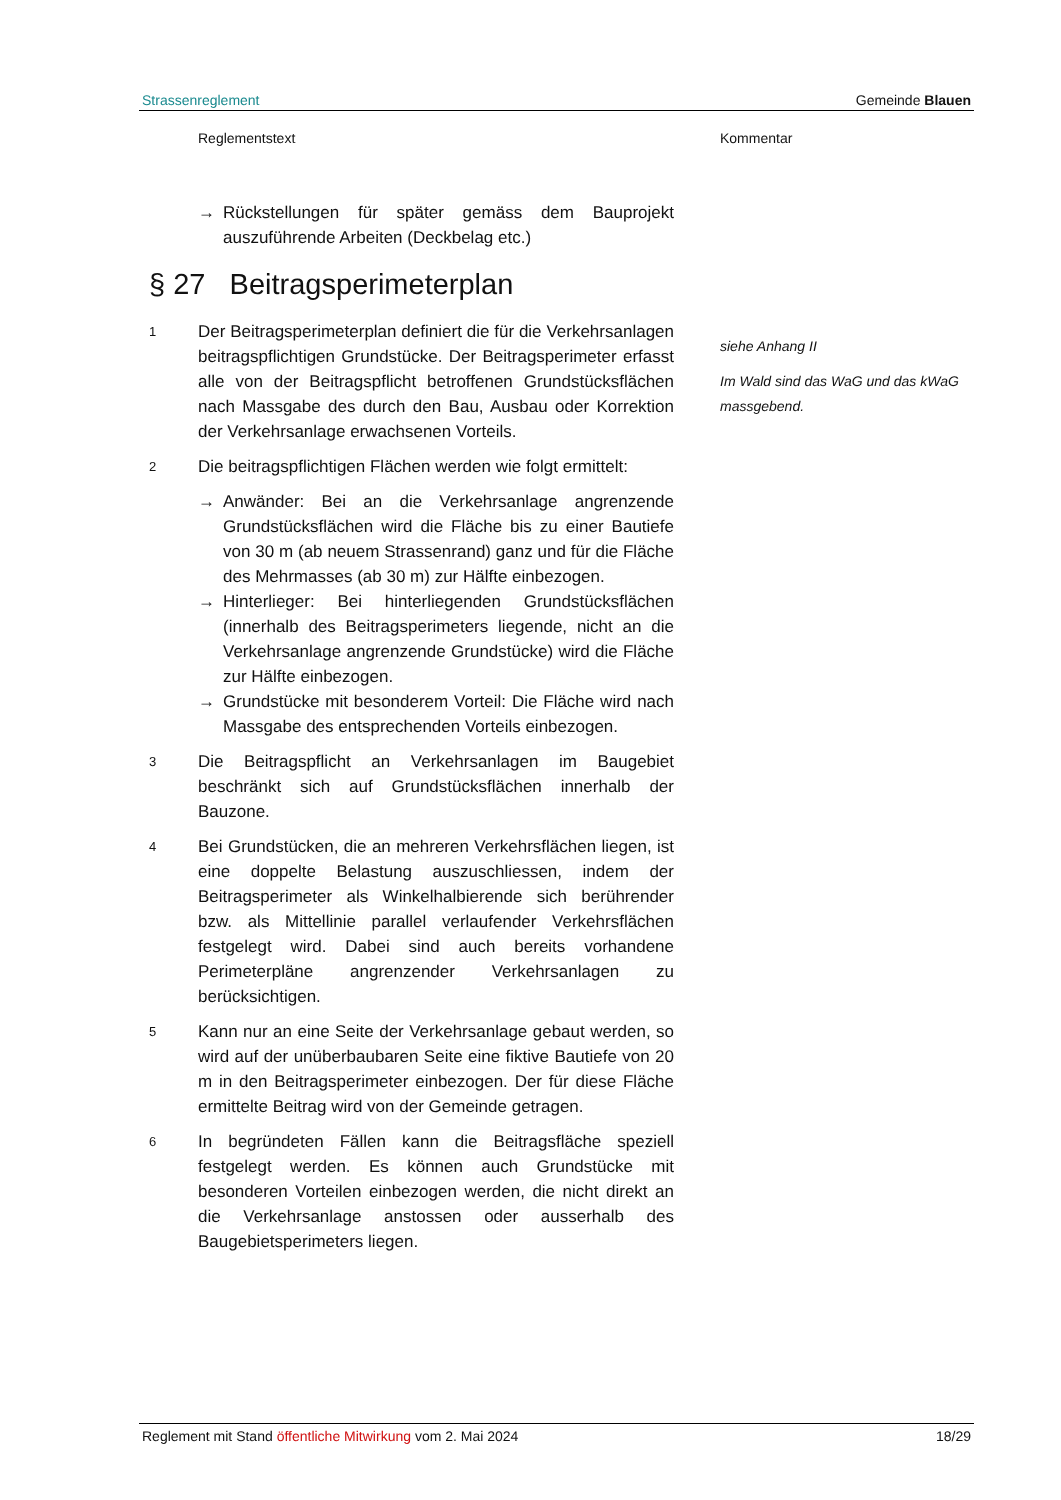Strassenreglement Gemeinde Blauen
Reglementstext Kommentar
→ Rückstellungen für später gemäss dem Bauprojekt auszuführende Arbeiten (Deckbelag etc.)
§ 27 Beitragsperimeterplan
1 Der Beitragsperimeterplan definiert die für die Verkehrsanlagen beitragspflichtigen Grundstücke. Der Beitragsperimeter erfasst alle von der Beitragspflicht betroffenen Grundstücksflächen nach Massgabe des durch den Bau, Ausbau oder Korrektion der Verkehrsanlage erwachsenen Vorteils.
2 Die beitragspflichtigen Flächen werden wie folgt ermittelt:
→ Anwänder: Bei an die Verkehrsanlage angrenzende Grundstücksflächen wird die Fläche bis zu einer Bautiefe von 30 m (ab neuem Strassenrand) ganz und für die Fläche des Mehrmasses (ab 30 m) zur Hälfte einbezogen.
→ Hinterlieger: Bei hinterliegenden Grundstücksflächen (innerhalb des Beitragsperimeters liegende, nicht an die Verkehrsanlage angrenzende Grundstücke) wird die Fläche zur Hälfte einbezogen.
→ Grundstücke mit besonderem Vorteil: Die Fläche wird nach Massgabe des entsprechenden Vorteils einbezogen.
3 Die Beitragspflicht an Verkehrsanlagen im Baugebiet beschränkt sich auf Grundstücksflächen innerhalb der Bauzone.
4 Bei Grundstücken, die an mehreren Verkehrsflächen liegen, ist eine doppelte Belastung auszuschliessen, indem der Beitragsperimeter als Winkelhalbierende sich berührender bzw. als Mittellinie parallel verlaufender Verkehrsflächen festgelegt wird. Dabei sind auch bereits vorhandene Perimeterpläne angrenzender Verkehrsanlagen zu berücksichtigen.
5 Kann nur an eine Seite der Verkehrsanlage gebaut werden, so wird auf der unüberbaubaren Seite eine fiktive Bautiefe von 20 m in den Beitragsperimeter einbezogen. Der für diese Fläche ermittelte Beitrag wird von der Gemeinde getragen.
6 In begründeten Fällen kann die Beitragsfläche speziell festgelegt werden. Es können auch Grundstücke mit besonderen Vorteilen einbezogen werden, die nicht direkt an die Verkehrsanlage anstossen oder ausserhalb des Baugebietsperimeters liegen.
siehe Anhang II
Im Wald sind das WaG und das kWaG massgebend.
Reglement mit Stand öffentliche Mitwirkung vom 2. Mai 2024 18/29